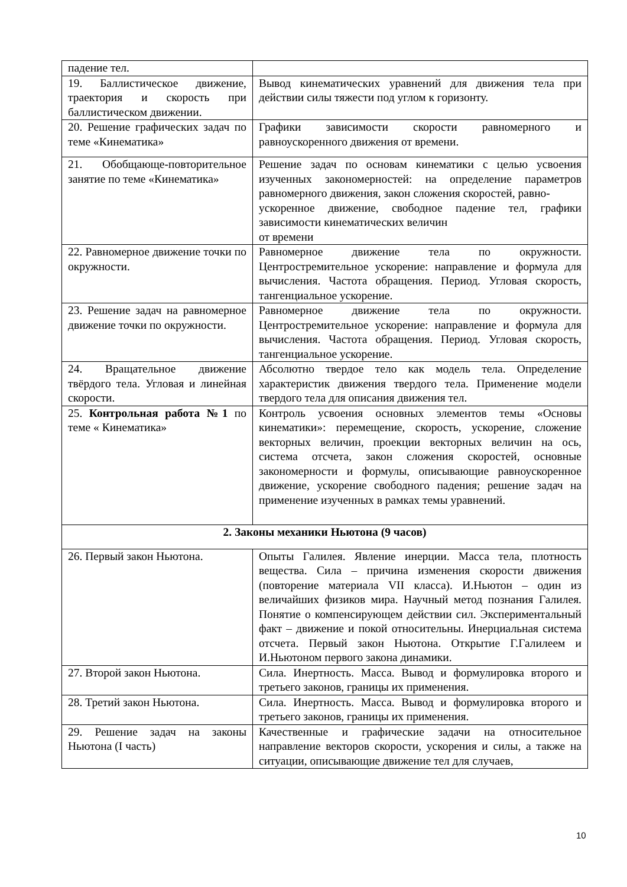| падение тел. | |
| 19. Баллистическое движение, траектория и скорость при баллистическом движении. | Вывод кинематических уравнений для движения тела при действии силы тяжести под углом к горизонту. |
| 20. Решение графических задач по теме «Кинематика» | Графики зависимости скорости равномерного и равноускоренного движения от времени. |
| 21. Обобщающе-повторительное занятие по теме «Кинематика» | Решение задач по основам кинематики с целью усвоения изученных закономерностей: на определение параметров равномерного движения, закон сложения скоростей, равно- ускоренное движение, свободное падение тел, графики зависимости кинематических величин от времени |
| 22. Равномерное движение точки по окружности. | Равномерное движение тела по окружности. Центростремительное ускорение: направление и формула для вычисления. Частота обращения. Период. Угловая скорость, тангенциальное ускорение. |
| 23. Решение задач на равномерное движение точки по окружности. | Равномерное движение тела по окружности. Центростремительное ускорение: направление и формула для вычисления. Частота обращения. Период. Угловая скорость, тангенциальное ускорение. |
| 24. Вращательное движение твёрдого тела. Угловая и линейная скорости. | Абсолютно твердое тело как модель тела. Определение характеристик движения твердого тела. Применение модели твердого тела для описания движения тел. |
| 25. Контрольная работа №1 по теме « Кинематика» | Контроль усвоения основных элементов темы «Основы кинематики»: перемещение, скорость, ускорение, сложение векторных величин, проекции векторных величин на ось, система отсчета, закон сложения скоростей, основные закономерности и формулы, описывающие равноускоренное движение, ускорение свободного падения; решение задач на применение изученных в рамках темы уравнений. |
| 2. Законы механики Ньютона (9 часов) | |
| 26. Первый закон Ньютона. | Опыты Галилея. Явление инерции. Масса тела, плотность вещества. Сила – причина изменения скорости движения (повторение материала VII класса). И.Ньютон – один из величайших физиков мира. Научный метод познания Галилея. Понятие о компенсирующем действии сил. Экспериментальный факт – движение и покой относительны. Инерциальная система отсчета. Первый закон Ньютона. Открытие Г.Галилеем и И.Ньютоном первого закона динамики. |
| 27. Второй закон Ньютона. | Сила. Инертность. Масса. Вывод и формулировка второго и третьего законов, границы их применения. |
| 28. Третий закон Ньютона. | Сила. Инертность. Масса. Вывод и формулировка второго и третьего законов, границы их применения. |
| 29. Решение задач на законы Ньютона (I часть) | Качественные и графические задачи на относительное направление векторов скорости, ускорения и силы, а также на ситуации, описывающие движение тел для случаев, |
10